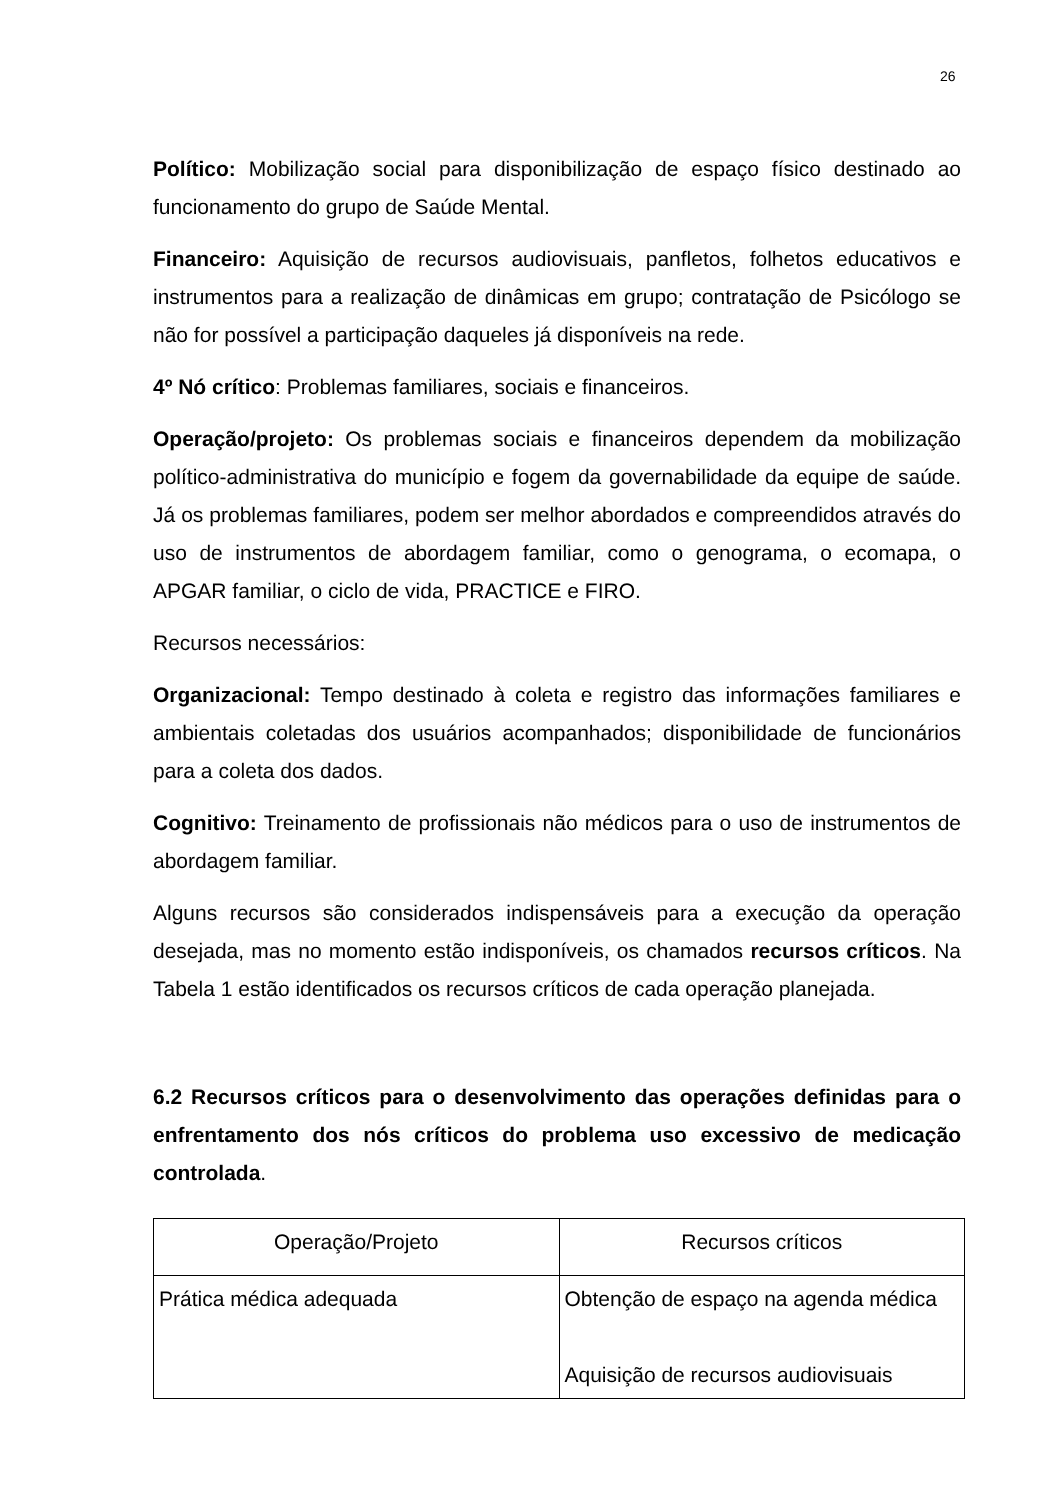26
Político: Mobilização social para disponibilização de espaço físico destinado ao funcionamento do grupo de Saúde Mental.
Financeiro: Aquisição de recursos audiovisuais, panfletos, folhetos educativos e instrumentos para a realização de dinâmicas em grupo; contratação de Psicólogo se não for possível a participação daqueles já disponíveis na rede.
4º Nó crítico: Problemas familiares, sociais e financeiros.
Operação/projeto: Os problemas sociais e financeiros dependem da mobilização político-administrativa do município e fogem da governabilidade da equipe de saúde. Já os problemas familiares, podem ser melhor abordados e compreendidos através do uso de instrumentos de abordagem familiar, como o genograma, o ecomapa, o APGAR familiar, o ciclo de vida, PRACTICE e FIRO.
Recursos necessários:
Organizacional: Tempo destinado à coleta e registro das informações familiares e ambientais coletadas dos usuários acompanhados; disponibilidade de funcionários para a coleta dos dados.
Cognitivo: Treinamento de profissionais não médicos para o uso de instrumentos de abordagem familiar.
Alguns recursos são considerados indispensáveis para a execução da operação desejada, mas no momento estão indisponíveis, os chamados recursos críticos. Na Tabela 1 estão identificados os recursos críticos de cada operação planejada.
6.2 Recursos críticos para o desenvolvimento das operações definidas para o enfrentamento dos nós críticos do problema uso excessivo de medicação controlada.
| Operação/Projeto | Recursos críticos |
| Prática médica adequada | Obtenção de espaço na agenda médica Aquisição de recursos audiovisuais |